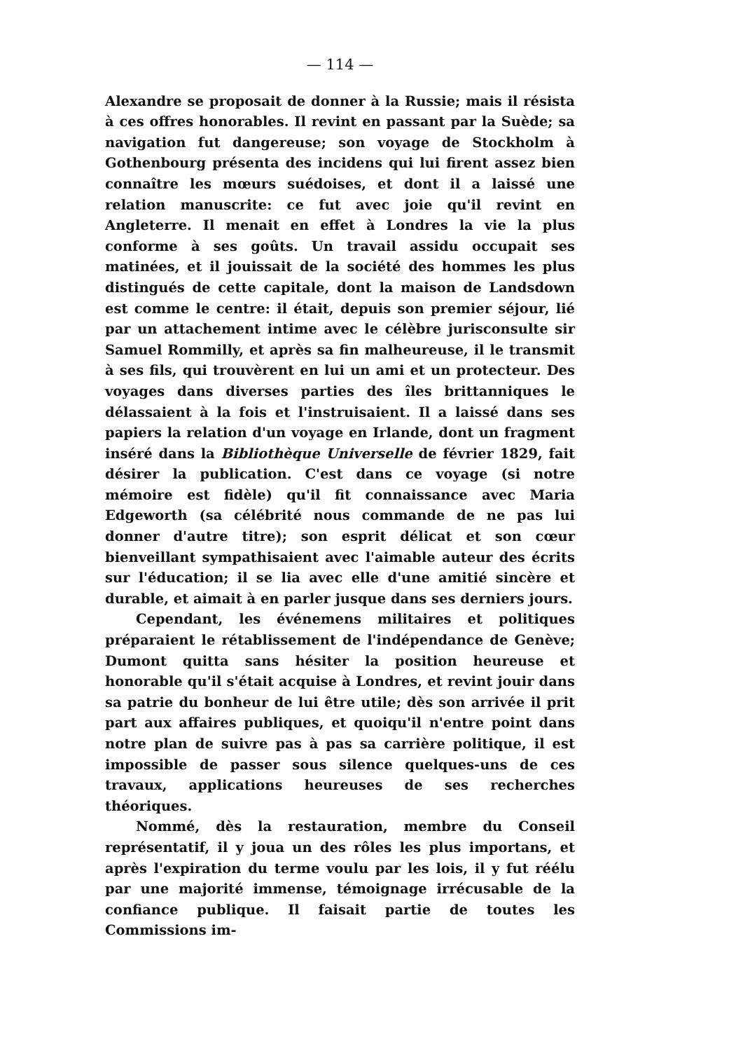— 114 —
Alexandre se proposait de donner à la Russie; mais il résista à ces offres honorables. Il revint en passant par la Suède; sa navigation fut dangereuse; son voyage de Stockholm à Gothenbourg présenta des incidens qui lui firent assez bien connaître les mœurs suédoises, et dont il a laissé une relation manuscrite: ce fut avec joie qu'il revint en Angleterre. Il menait en effet à Londres la vie la plus conforme à ses goûts. Un travail assidu occupait ses matinées, et il jouissait de la société des hommes les plus distingués de cette capitale, dont la maison de Landsdown est comme le centre: il était, depuis son premier séjour, lié par un attachement intime avec le célèbre jurisconsulte sir Samuel Rommilly, et après sa fin malheureuse, il le transmit à ses fils, qui trouvèrent en lui un ami et un protecteur. Des voyages dans diverses parties des îles brittanniques le délassaient à la fois et l'instruisaient. Il a laissé dans ses papiers la relation d'un voyage en Irlande, dont un fragment inséré dans la Bibliothèque Universelle de février 1829, fait désirer la publication. C'est dans ce voyage (si notre mémoire est fidèle) qu'il fit connaissance avec Maria Edgeworth (sa célébrité nous commande de ne pas lui donner d'autre titre); son esprit délicat et son cœur bienveillant sympathisaient avec l'aimable auteur des écrits sur l'éducation; il se lia avec elle d'une amitié sincère et durable, et aimait à en parler jusque dans ses derniers jours.
Cependant, les événemens militaires et politiques préparaient le rétablissement de l'indépendance de Genève; Dumont quitta sans hésiter la position heureuse et honorable qu'il s'était acquise à Londres, et revint jouir dans sa patrie du bonheur de lui être utile; dès son arrivée il prit part aux affaires publiques, et quoiqu'il n'entre point dans notre plan de suivre pas à pas sa carrière politique, il est impossible de passer sous silence quelques-uns de ces travaux, applications heureuses de ses recherches théoriques.
Nommé, dès la restauration, membre du Conseil représentatif, il y joua un des rôles les plus importans, et après l'expiration du terme voulu par les lois, il y fut réélu par une majorité immense, témoignage irrécusable de la confiance publique. Il faisait partie de toutes les Commissions im-